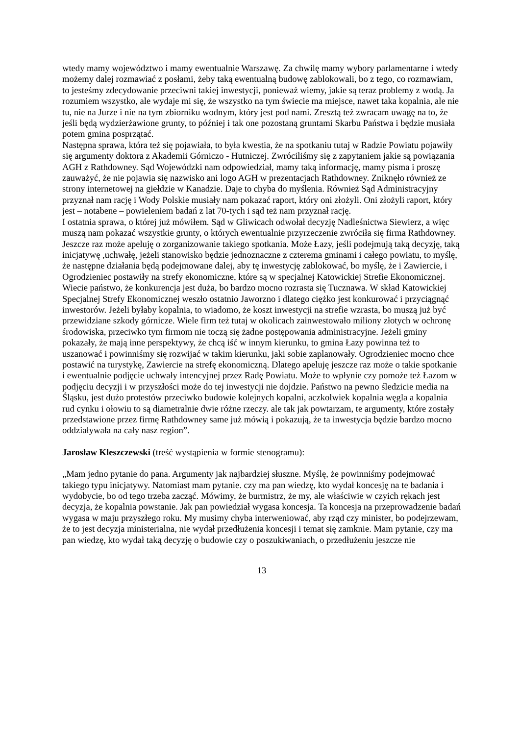wtedy mamy województwo i mamy ewentualnie Warszawę. Za chwilę mamy wybory parlamentarne i wtedy możemy dalej rozmawiać z posłami, żeby taką ewentualną budowę zablokowali, bo z tego, co rozmawiam, to jesteśmy zdecydowanie przeciwni takiej inwestycji, ponieważ wiemy, jakie są teraz problemy z wodą. Ja rozumiem wszystko, ale wydaje mi się, że wszystko na tym świecie ma miejsce, nawet taka kopalnia, ale nie tu, nie na Jurze i nie na tym zbiorniku wodnym, który jest pod nami. Zresztą też zwracam uwagę na to, że jeśli będą wydzierżawione grunty, to później i tak one pozostaną gruntami Skarbu Państwa i będzie musiała potem gmina posprzątać.
Następna sprawa, która też się pojawiała, to była kwestia, że na spotkaniu tutaj w Radzie Powiatu pojawiły się argumenty doktora z Akademii Górniczo - Hutniczej. Zwróciliśmy się z zapytaniem jakie są powiązania AGH z Rathdowney. Sąd Wojewódzki nam odpowiedział, mamy taką informację, mamy pisma i proszę zauważyć, że nie pojawia się nazwisko ani logo AGH w prezentacjach Rathdowney. Zniknęło również ze strony internetowej na giełdzie w Kanadzie. Daje to chyba do myślenia. Również Sąd Administracyjny przyznał nam rację i Wody Polskie musiały nam pokazać raport, który oni złożyli. Oni złożyli raport, który jest – notabene – powieleniem badań z lat 70-tych i sąd też nam przyznał rację.
I ostatnia sprawa, o której już mówiłem. Sąd w Gliwicach odwołał decyzję Nadleśnictwa Siewierz, a więc muszą nam pokazać wszystkie grunty, o których ewentualnie przyrzeczenie zwróciła się firma Rathdowney. Jeszcze raz może apeluję o zorganizowanie takiego spotkania. Może Łazy, jeśli podejmują taką decyzję, taką inicjatywę ,uchwałę, jeżeli stanowisko będzie jednoznaczne z czterema gminami i całego powiatu, to myślę, że następne działania będą podejmowane dalej, aby tę inwestycję zablokować, bo myślę, że i Zawiercie, i Ogrodzieniec postawiły na strefy ekonomiczne, które są w specjalnej Katowickiej Strefie Ekonomicznej. Wiecie państwo, że konkurencja jest duża, bo bardzo mocno rozrasta się Tucznawa. W skład Katowickiej Specjalnej Strefy Ekonomicznej weszło ostatnio Jaworzno i dlatego ciężko jest konkurować i przyciągnąć inwestorów. Jeżeli byłaby kopalnia, to wiadomo, że koszt inwestycji na strefie wzrasta, bo muszą już być przewidziane szkody górnicze. Wiele firm też tutaj w okolicach zainwestowało miliony złotych w ochronę środowiska, przeciwko tym firmom nie toczą się żadne postępowania administracyjne. Jeżeli gminy pokazały, że mają inne perspektywy, że chcą iść w innym kierunku, to gmina Łazy powinna też to uszanować i powinniśmy się rozwijać w takim kierunku, jaki sobie zaplanowały. Ogrodzieniec mocno chce postawić na turystykę, Zawiercie na strefę ekonomiczną. Dlatego apeluję jeszcze raz może o takie spotkanie i ewentualnie podjęcie uchwały intencyjnej przez Radę Powiatu. Może to wpłynie czy pomoże też Łazom w podjęciu decyzji i w przyszłości może do tej inwestycji nie dojdzie. Państwo na pewno śledzicie media na Śląsku, jest dużo protestów przeciwko budowie kolejnych kopalni, aczkolwiek kopalnia węgla a kopalnia rud cynku i ołowiu to są diametralnie dwie różne rzeczy. ale tak jak powtarzam, te argumenty, które zostały przedstawione przez firmę Rathdowney same już mówią i pokazują, że ta inwestycja będzie bardzo mocno oddziaływała na cały nasz region”.
Jarosław Kleszczewski (treść wystąpienia w formie stenogramu):
„Mam jedno pytanie do pana. Argumenty jak najbardziej słuszne. Myślę, że powinniśmy podejmować takiego typu inicjatywy. Natomiast mam pytanie. czy ma pan wiedzę, kto wydał koncesję na te badania i wydobycie, bo od tego trzeba zacząć. Mówimy, że burmistrz, że my, ale właściwie w czyich rękach jest decyzja, że kopalnia powstanie. Jak pan powiedział wygasa koncesja. Ta koncesja na przeprowadzenie badań wygasa w maju przyszłego roku. My musimy chyba interweniować, aby rząd czy minister, bo podejrzewam, że to jest decyzja ministerialna, nie wydał przedłużenia koncesji i temat się zamknie. Mam pytanie, czy ma pan wiedzę, kto wydał taką decyzję o budowie czy o poszukiwaniach, o przedłużeniu jeszcze nie
13